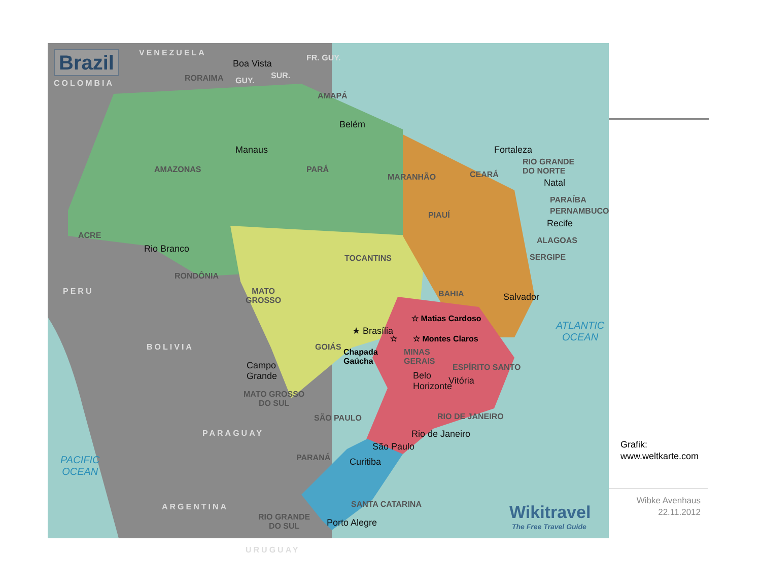Brazil
COLOMBIA
VENEZUELA
Boa Vista
RORAIMA GUY.
SUR.
FR. GUY.
AMAPÁ
Belém
Manaus
AMAZONAS PARÁ
Fortaleza
MARANHÃO CEARÁ
RIO GRANDE
DO NORTE
Natal
PARAÍBA
PERNAMBUCO
Recife
PIAUÍ
ACRE
Rio Branco
TOCANTINS
ALAGOAS
SERGIPE
RONDÔNIA
PERU
MATO
GROSSO
BAHIA Salvador
☆ Matias Cardoso
ATLANTIC
OCEAN
★ Brasília
BOLIVIA GOIÁS
☆ ☆ Montes Claros
Chapada
Gaúcha
MINAS
GERAIS
Campo
Grande
ESPÍRITO SANTO
Belo
Horizonte
Vitória
MATO GROSSO
DO SUL
SÃO PAULO RIO DE JANEIRO
PARAGUAY Rio de Janeiro
São Paulo
PARANÁ Curitiba
PACIFIC
OCEAN
SANTA CATARINA
ARGENTINA
RIO GRANDE
DO SUL
Porto Alegre
URUGUAY
Wikitravel
The Free Travel Guide
Grafik:
www.weltkarte.com
Wibke Avenhaus
22.11.2012